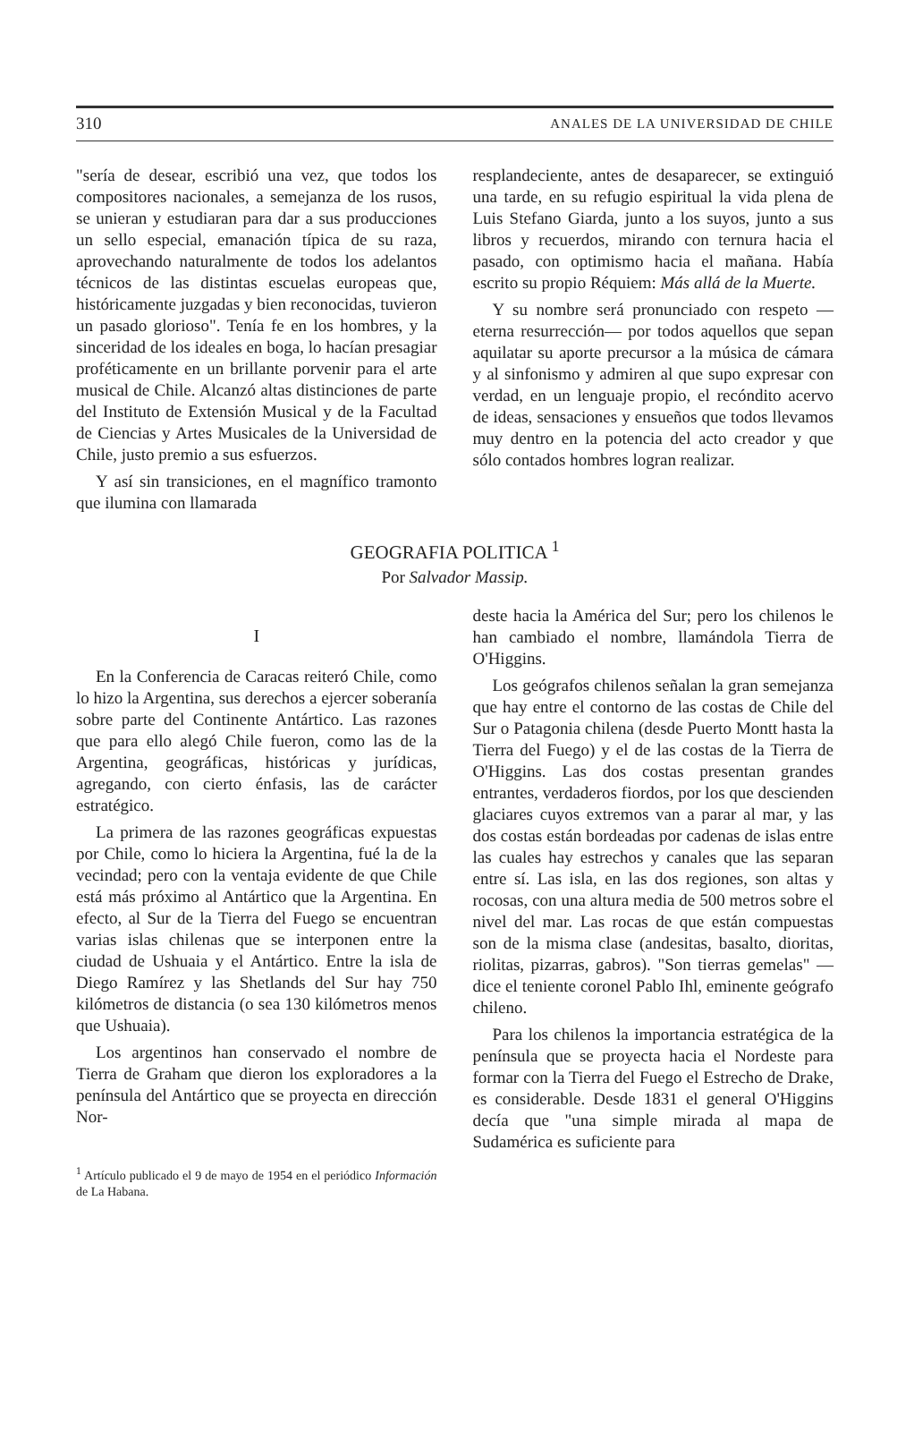310 ANALES DE LA UNIVERSIDAD DE CHILE
"sería de desear, escribió una vez, que todos los compositores nacionales, a semejanza de los rusos, se unieran y estudiaran para dar a sus producciones un sello especial, emanación típica de su raza, aprovechando naturalmente de todos los adelantos técnicos de las distintas escuelas europeas que, históricamente juzgadas y bien reconocidas, tuvieron un pasado glorioso". Tenía fe en los hombres, y la sinceridad de los ideales en boga, lo hacían presagiar proféticamente en un brillante porvenir para el arte musical de Chile. Alcanzó altas distinciones de parte del Instituto de Extensión Musical y de la Facultad de Ciencias y Artes Musicales de la Universidad de Chile, justo premio a sus esfuerzos.
Y así sin transiciones, en el magnífico tramonto que ilumina con llamarada
resplandeciente, antes de desaparecer, se extinguió una tarde, en su refugio espiritual la vida plena de Luis Stefano Giarda, junto a los suyos, junto a sus libros y recuerdos, mirando con ternura hacia el pasado, con optimismo hacia el mañana. Había escrito su propio Réquiem: Más allá de la Muerte.
Y su nombre será pronunciado con respeto —eterna resurrección— por todos aquellos que sepan aquilatar su aporte precursor a la música de cámara y al sinfonismo y admiren al que supo expresar con verdad, en un lenguaje propio, el recóndito acervo de ideas, sensaciones y ensueños que todos llevamos muy dentro en la potencia del acto creador y que sólo contados hombres logran realizar.
GEOGRAFIA POLITICA <sup>1</sup>
Por Salvador Massip.
I
En la Conferencia de Caracas reiteró Chile, como lo hizo la Argentina, sus derechos a ejercer soberanía sobre parte del Continente Antártico. Las razones que para ello alegó Chile fueron, como las de la Argentina, geográficas, históricas y jurídicas, agregando, con cierto énfasis, las de carácter estratégico.
La primera de las razones geográficas expuestas por Chile, como lo hiciera la Argentina, fué la de la vecindad; pero con la ventaja evidente de que Chile está más próximo al Antártico que la Argentina. En efecto, al Sur de la Tierra del Fuego se encuentran varias islas chilenas que se interponen entre la ciudad de Ushuaia y el Antártico. Entre la isla de Diego Ramírez y las Shetlands del Sur hay 750 kilómetros de distancia (o sea 130 kilómetros menos que Ushuaia).
Los argentinos han conservado el nombre de Tierra de Graham que dieron los exploradores a la península del Antártico que se proyecta en dirección Nor-
<sup>1</sup> Artículo publicado el 9 de mayo de 1954 en el periódico Información de La Habana.
deste hacia la América del Sur; pero los chilenos le han cambiado el nombre, llamándola Tierra de O'Higgins.
Los geógrafos chilenos señalan la gran semejanza que hay entre el contorno de las costas de Chile del Sur o Patagonia chilena (desde Puerto Montt hasta la Tierra del Fuego) y el de las costas de la Tierra de O'Higgins. Las dos costas presentan grandes entrantes, verdaderos fiordos, por los que descienden glaciares cuyos extremos van a parar al mar, y las dos costas están bordeadas por cadenas de islas entre las cuales hay estrechos y canales que las separan entre sí. Las isla, en las dos regiones, son altas y rocosas, con una altura media de 500 metros sobre el nivel del mar. Las rocas de que están compuestas son de la misma clase (andesitas, basalto, dioritas, riolitas, pizarras, gabros). "Son tierras gemelas" —dice el teniente coronel Pablo Ihl, eminente geógrafo chileno.
Para los chilenos la importancia estratégica de la península que se proyecta hacia el Nordeste para formar con la Tierra del Fuego el Estrecho de Drake, es considerable. Desde 1831 el general O'Higgins decía que "una simple mirada al mapa de Sudamérica es suficiente para